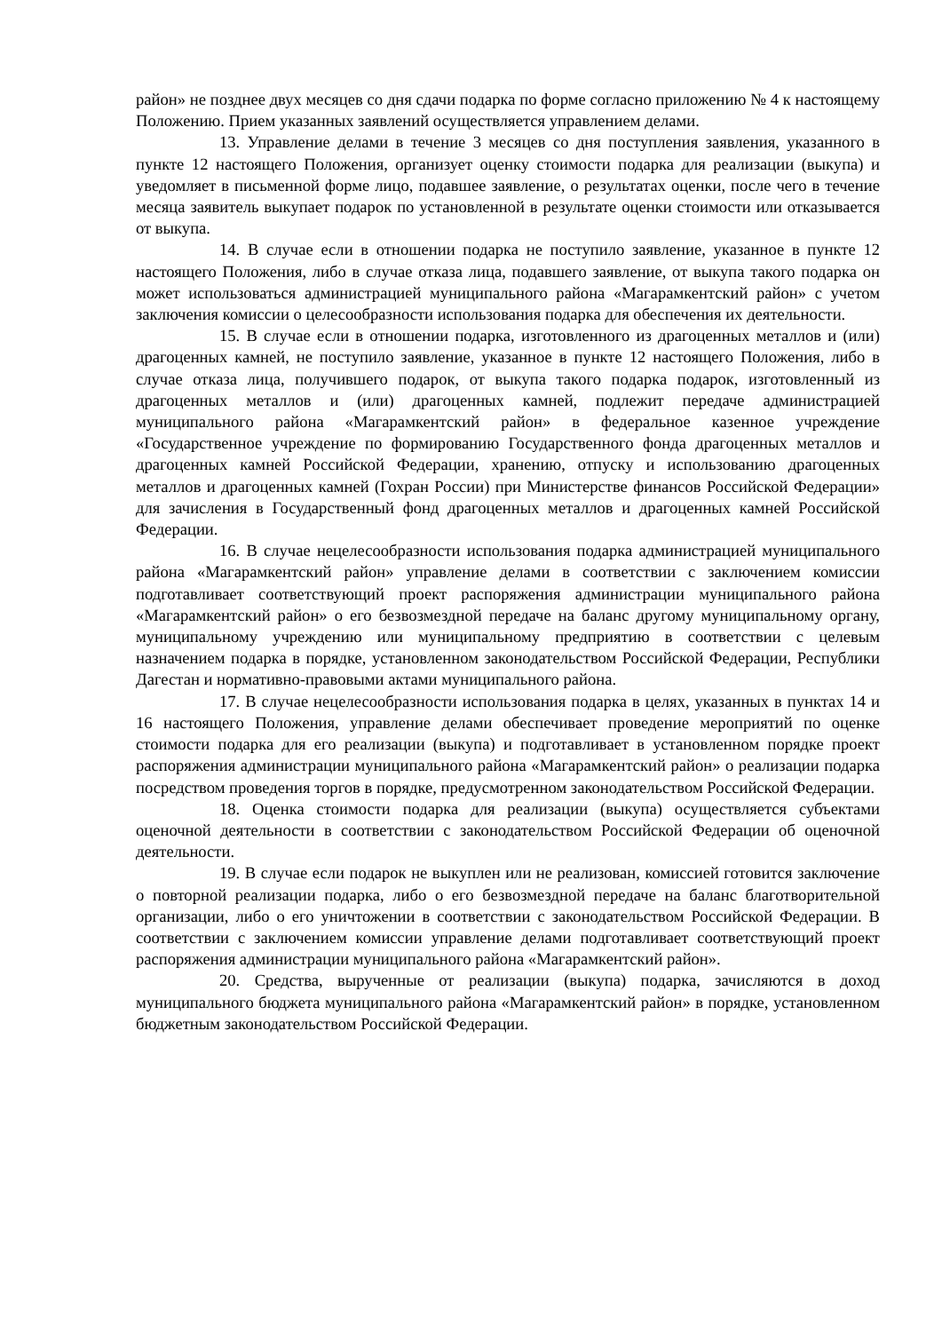район» не позднее двух месяцев со дня сдачи подарка по форме согласно приложению № 4 к настоящему Положению. Прием указанных заявлений осуществляется управлением делами.
13. Управление делами в течение 3 месяцев со дня поступления заявления, указанного в пункте 12 настоящего Положения, организует оценку стоимости подарка для реализации (выкупа) и уведомляет в письменной форме лицо, подавшее заявление, о результатах оценки, после чего в течение месяца заявитель выкупает подарок по установленной в результате оценки стоимости или отказывается от выкупа.
14. В случае если в отношении подарка не поступило заявление, указанное в пункте 12 настоящего Положения, либо в случае отказа лица, подавшего заявление, от выкупа такого подарка он может использоваться администрацией муниципального района «Магарамкентский район» с учетом заключения комиссии о целесообразности использования подарка для обеспечения их деятельности.
15. В случае если в отношении подарка, изготовленного из драгоценных металлов и (или) драгоценных камней, не поступило заявление, указанное в пункте 12 настоящего Положения, либо в случае отказа лица, получившего подарок, от выкупа такого подарка подарок, изготовленный из драгоценных металлов и (или) драгоценных камней, подлежит передаче администрацией муниципального района «Магарамкентский район» в федеральное казенное учреждение «Государственное учреждение по формированию Государственного фонда драгоценных металлов и драгоценных камней Российской Федерации, хранению, отпуску и использованию драгоценных металлов и драгоценных камней (Гохран России) при Министерстве финансов Российской Федерации» для зачисления в Государственный фонд драгоценных металлов и драгоценных камней Российской Федерации.
16. В случае нецелесообразности использования подарка администрацией муниципального района «Магарамкентский район» управление делами в соответствии с заключением комиссии подготавливает соответствующий проект распоряжения администрации муниципального района «Магарамкентский район» о его безвозмездной передаче на баланс другому муниципальному органу, муниципальному учреждению или муниципальному предприятию в соответствии с целевым назначением подарка в порядке, установленном законодательством Российской Федерации, Республики Дагестан и нормативно-правовыми актами муниципального района.
17. В случае нецелесообразности использования подарка в целях, указанных в пунктах 14 и 16 настоящего Положения, управление делами обеспечивает проведение мероприятий по оценке стоимости подарка для его реализации (выкупа) и подготавливает в установленном порядке проект распоряжения администрации муниципального района «Магарамкентский район» о реализации подарка посредством проведения торгов в порядке, предусмотренном законодательством Российской Федерации.
18. Оценка стоимости подарка для реализации (выкупа) осуществляется субъектами оценочной деятельности в соответствии с законодательством Российской Федерации об оценочной деятельности.
19. В случае если подарок не выкуплен или не реализован, комиссией готовится заключение о повторной реализации подарка, либо о его безвозмездной передаче на баланс благотворительной организации, либо о его уничтожении в соответствии с законодательством Российской Федерации. В соответствии с заключением комиссии управление делами подготавливает соответствующий проект распоряжения администрации муниципального района «Магарамкентский район».
20. Средства, вырученные от реализации (выкупа) подарка, зачисляются в доход муниципального бюджета муниципального района «Магарамкентский район» в порядке, установленном бюджетным законодательством Российской Федерации.